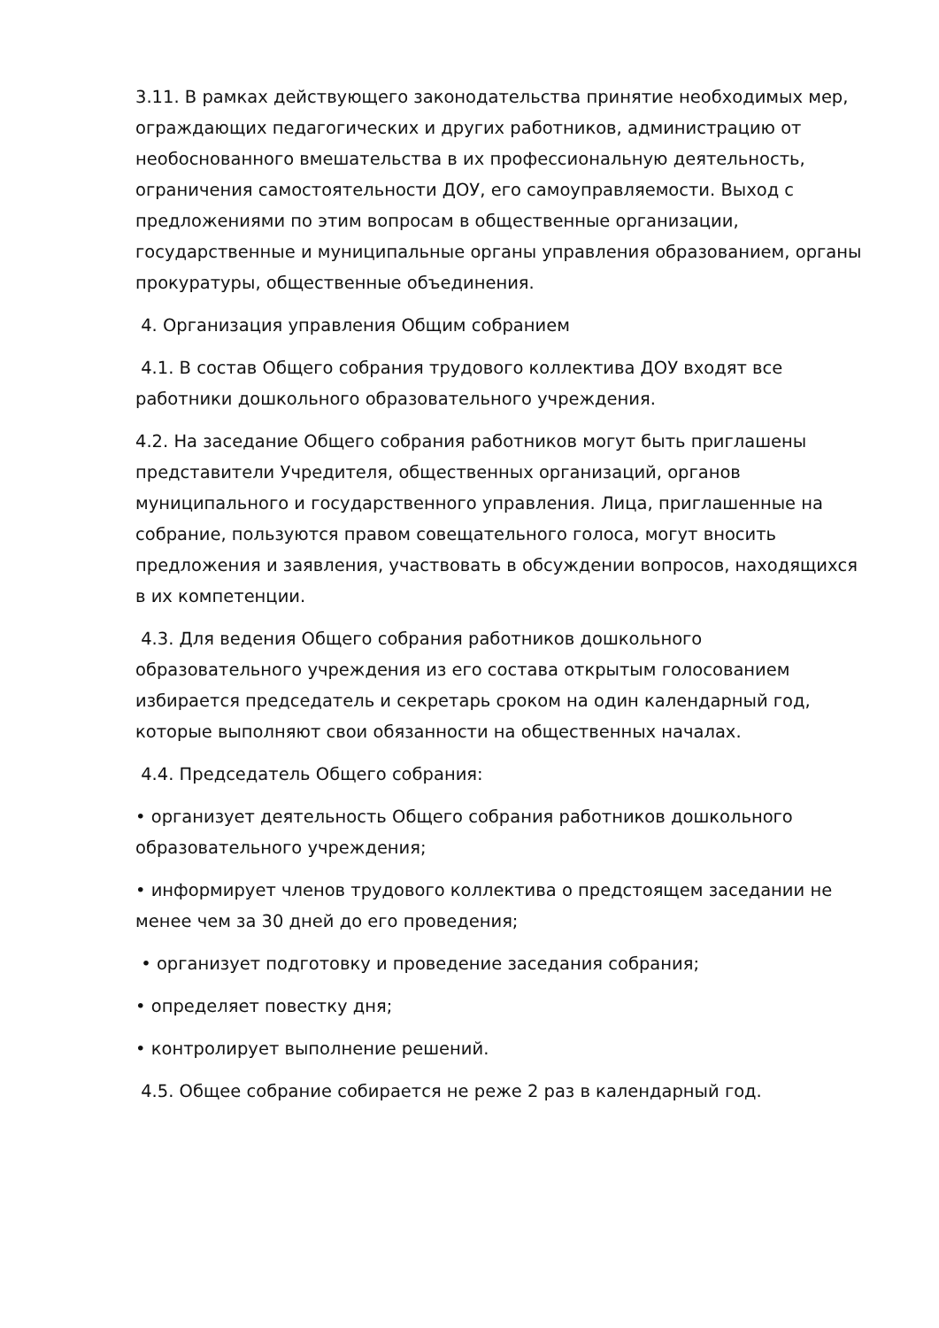3.11. В рамках действующего законодательства принятие необходимых мер, ограждающих педагогических и других работников, администрацию от необоснованного вмешательства в их профессиональную деятельность, ограничения самостоятельности ДОУ, его самоуправляемости. Выход с предложениями по этим вопросам в общественные организации, государственные и муниципальные органы управления образованием, органы прокуратуры, общественные объединения.
4. Организация управления Общим собранием
4.1. В состав Общего собрания трудового коллектива ДОУ входят все работники дошкольного образовательного учреждения.
4.2. На заседание Общего собрания работников могут быть приглашены представители Учредителя, общественных организаций, органов муниципального и государственного управления. Лица, приглашенные на собрание, пользуются правом совещательного голоса, могут вносить предложения и заявления, участвовать в обсуждении вопросов, находящихся в их компетенции.
4.3. Для ведения Общего собрания работников дошкольного образовательного учреждения из его состава открытым голосованием избирается председатель и секретарь сроком на один календарный год, которые выполняют свои обязанности на общественных началах.
4.4. Председатель Общего собрания:
• организует деятельность Общего собрания работников дошкольного образовательного учреждения;
• информирует членов трудового коллектива о предстоящем заседании не менее чем за 30 дней до его проведения;
• организует подготовку и проведение заседания собрания;
• определяет повестку дня;
• контролирует выполнение решений.
4.5. Общее собрание собирается не реже 2 раз в календарный год.